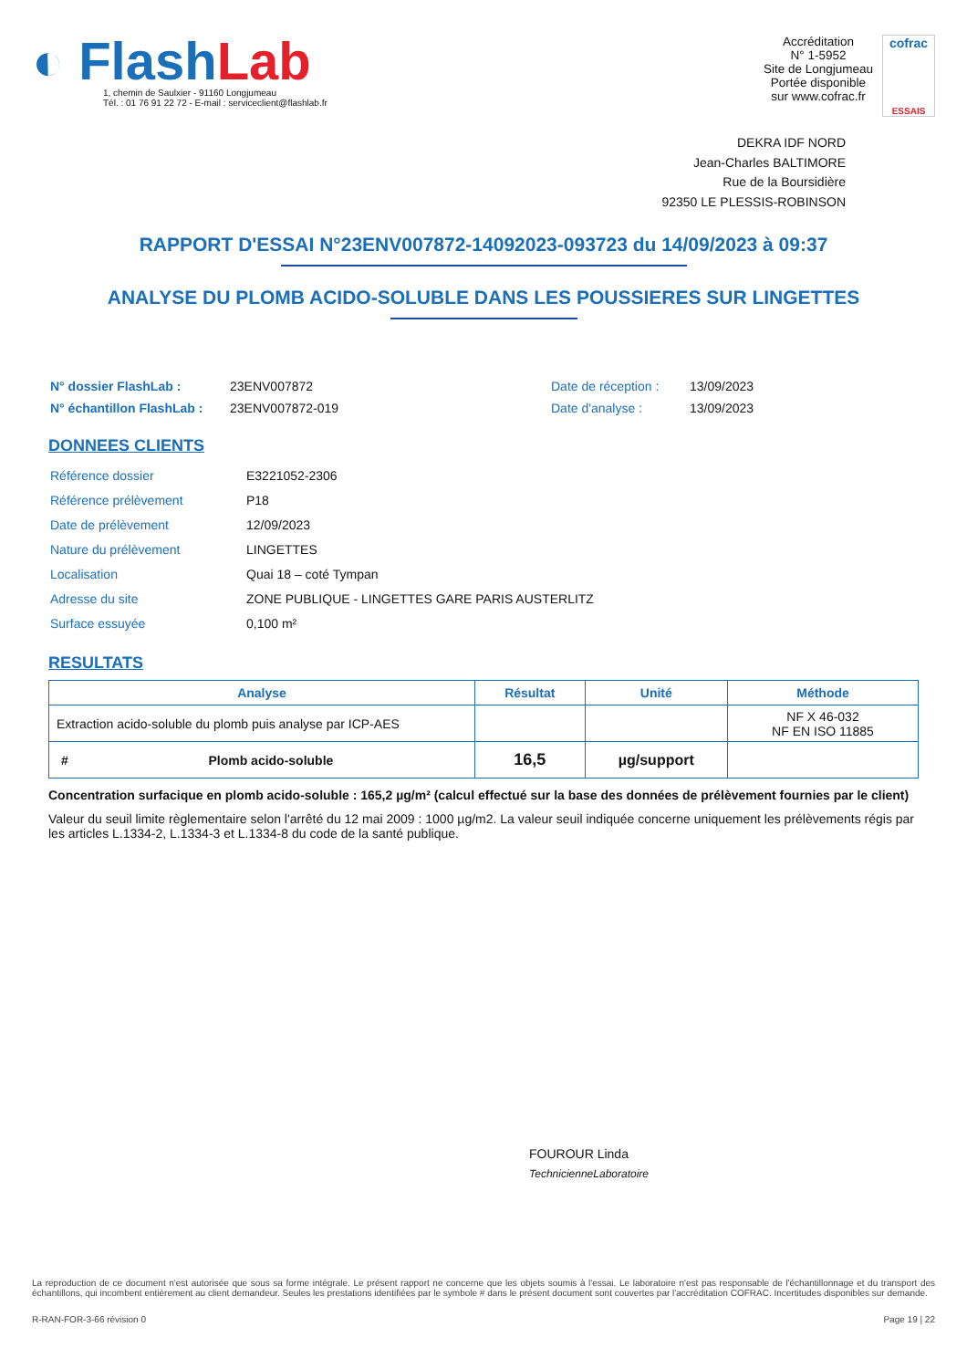◐ Flash Lab
1, chemin de Saulxier - 91160 Longjumeau
Tél. : 01 76 91 22 72 - E-mail : serviceclient@flashlab.fr
Accréditation
N° 1-5952
Site de Longjumeau
Portée disponible
sur www.cofrac.fr
cofrac
ESSAIS
DEKRA IDF NORD
Jean-Charles BALTIMORE
Rue de la Boursidière
92350 LE PLESSIS-ROBINSON
RAPPORT D'ESSAI N°23ENV007872-14092023-093723 du 14/09/2023 à 09:37
ANALYSE DU PLOMB ACIDO-SOLUBLE DANS LES POUSSIERES SUR LINGETTES
| N° dossier FlashLab : | 23ENV007872 | Date de réception : | 13/09/2023 |
| N° échantillon FlashLab : | 23ENV007872-019 | Date d'analyse : | 13/09/2023 |
DONNEES CLIENTS
| Référence dossier | E3221052-2306 |
| Référence prélèvement | P18 |
| Date de prélèvement | 12/09/2023 |
| Nature du prélèvement | LINGETTES |
| Localisation | Quai 18 – coté Tympan |
| Adresse du site | ZONE PUBLIQUE - LINGETTES GARE PARIS AUSTERLITZ |
| Surface essuyée | 0,100 m² |
RESULTATS
| Analyse | Résultat | Unité | Méthode |
| --- | --- | --- | --- |
| Extraction acido-soluble du plomb puis analyse par ICP-AES | | | NF X 46-032 NF EN ISO 11885 |
| # Plomb acido-soluble | 16,5 | µg/support | |
Concentration surfacique en plomb acido-soluble : 165,2 µg/m² (calcul effectué sur la base des données de prélèvement fournies par le client)
Valeur du seuil limite règlementaire selon l'arrêté du 12 mai 2009 : 1000 µg/m2. La valeur seuil indiquée concerne uniquement les prélèvements régis par les articles L.1334-2, L.1334-3 et L.1334-8 du code de la santé publique.
FOUROUR Linda
TechnicienneLaboratoire
La reproduction de ce document n'est autorisée que sous sa forme intégrale. Le présent rapport ne concerne que les objets soumis à l'essai. Le laboratoire n'est pas responsable de l'échantillonnage et du transport des échantillons, qui incombent entièrement au client demandeur. Seules les prestations identifiées par le symbole # dans le présent document sont couvertes par l'accréditation COFRAC. Incertitudes disponibles sur demande.
R-RAN-FOR-3-66 révision 0 Page 19 | 22